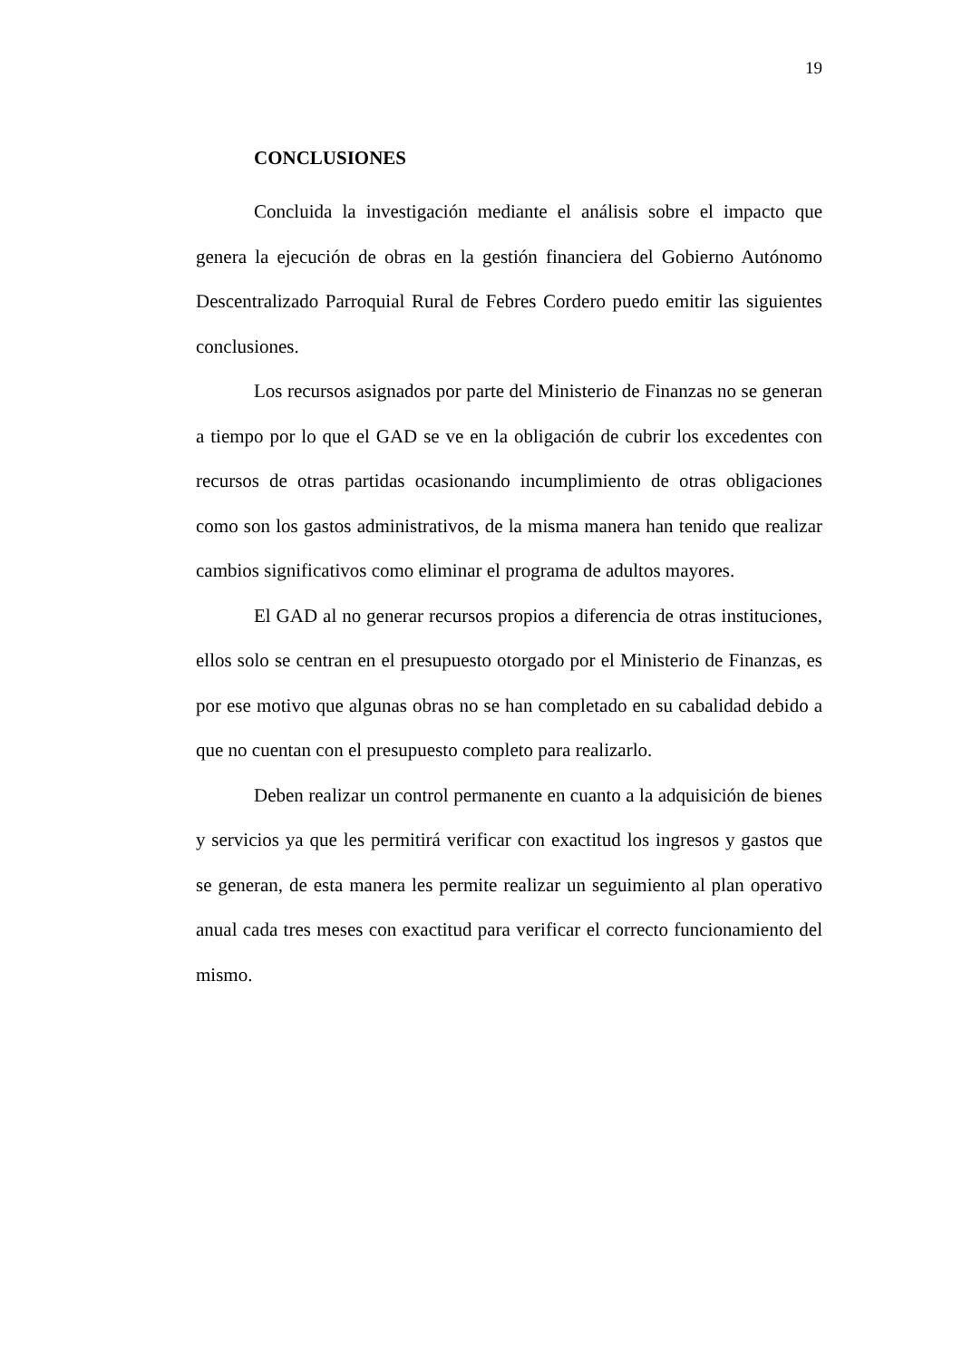19
CONCLUSIONES
Concluida la investigación mediante el análisis sobre el impacto que genera la ejecución de obras en la gestión financiera del Gobierno Autónomo Descentralizado Parroquial Rural de Febres Cordero puedo emitir las siguientes conclusiones.
Los recursos asignados por parte del Ministerio de Finanzas no se generan a tiempo por lo que el GAD se ve en la obligación de cubrir los excedentes con recursos de otras partidas ocasionando incumplimiento de otras obligaciones como son los gastos administrativos, de la misma manera han tenido que realizar cambios significativos como eliminar el programa de adultos mayores.
El GAD al no generar recursos propios a diferencia de otras instituciones, ellos solo se centran en el presupuesto otorgado por el Ministerio de Finanzas, es por ese motivo que algunas obras no se han completado en su cabalidad debido a que no cuentan con el presupuesto completo para realizarlo.
Deben realizar un control permanente en cuanto a la adquisición de bienes y servicios ya que les permitirá verificar con exactitud los ingresos y gastos que se generan, de esta manera les permite realizar un seguimiento al plan operativo anual cada tres meses con exactitud para verificar el correcto funcionamiento del mismo.